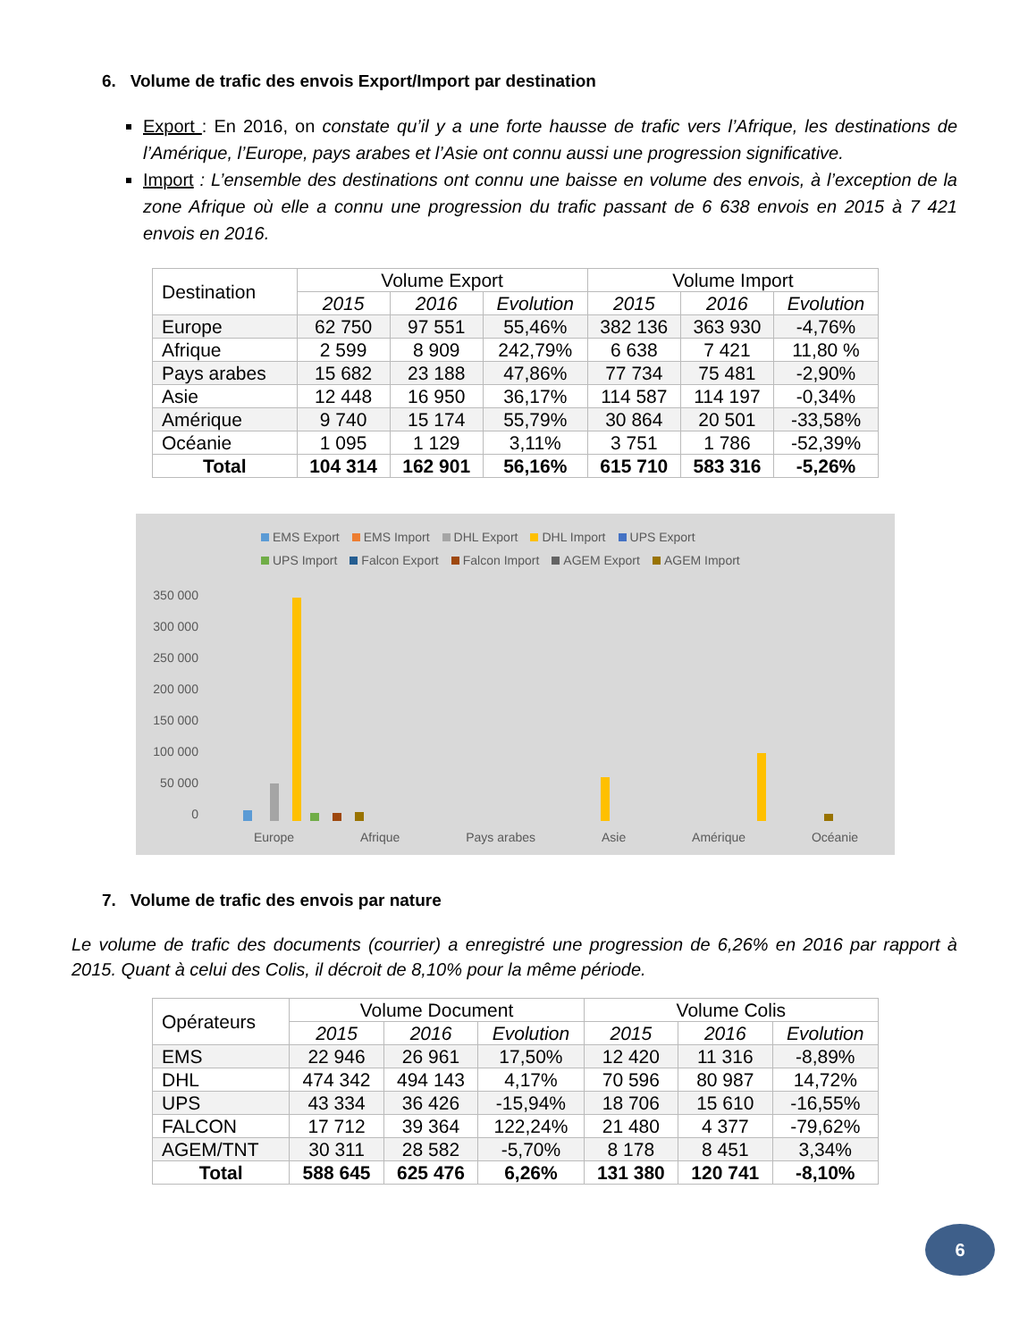6. Volume de trafic des envois Export/Import par destination
Export : En 2016, on constate qu’il y a une forte hausse de trafic vers l’Afrique, les destinations de l’Amérique, l’Europe, pays arabes et l’Asie ont connu aussi une progression significative.
Import : L’ensemble des destinations ont connu une baisse en volume des envois, à l’exception de la zone Afrique où elle a connu une progression du trafic passant de 6 638 envois en 2015 à 7 421 envois en 2016.
| Destination | Volume Export | | | Volume Import | | |
| --- | --- | --- | --- | --- | --- | --- |
| | 2015 | 2016 | Evolution | 2015 | 2016 | Evolution |
| Europe | 62 750 | 97 551 | 55,46% | 382 136 | 363 930 | -4,76% |
| Afrique | 2 599 | 8 909 | 242,79% | 6 638 | 7 421 | 11,80 % |
| Pays arabes | 15 682 | 23 188 | 47,86% | 77 734 | 75 481 | -2,90% |
| Asie | 12 448 | 16 950 | 36,17% | 114 587 | 114 197 | -0,34% |
| Amérique | 9 740 | 15 174 | 55,79% | 30 864 | 20 501 | -33,58% |
| Océanie | 1 095 | 1 129 | 3,11% | 3 751 | 1 786 | -52,39% |
| Total | 104 314 | 162 901 | 56,16% | 615 710 | 583 316 | -5,26% |
EMS Export EMS Import DHL Export DHL Import UPS Export UPS Import Falcon Export Falcon Import AGEM Export AGEM Import
350 000
300 000
250 000
200 000
150 000
100 000
50 000
0
Europe Afrique Pays arabes Asie Amérique Océanie
7. Volume de trafic des envois par nature
Le volume de trafic des documents (courrier) a enregistré une progression de 6,26% en 2016 par rapport à 2015. Quant à celui des Colis, il décroit de 8,10% pour la même période.
| Opérateurs | Volume Document | | | Volume Colis | | |
| --- | --- | --- | --- | --- | --- | --- |
| | 2015 | 2016 | Evolution | 2015 | 2016 | Evolution |
| EMS | 22 946 | 26 961 | 17,50% | 12 420 | 11 316 | -8,89% |
| DHL | 474 342 | 494 143 | 4,17% | 70 596 | 80 987 | 14,72% |
| UPS | 43 334 | 36 426 | -15,94% | 18 706 | 15 610 | -16,55% |
| FALCON | 17 712 | 39 364 | 122,24% | 21 480 | 4 377 | -79,62% |
| AGEM/TNT | 30 311 | 28 582 | -5,70% | 8 178 | 8 451 | 3,34% |
| Total | 588 645 | 625 476 | 6,26% | 131 380 | 120 741 | -8,10% |
6